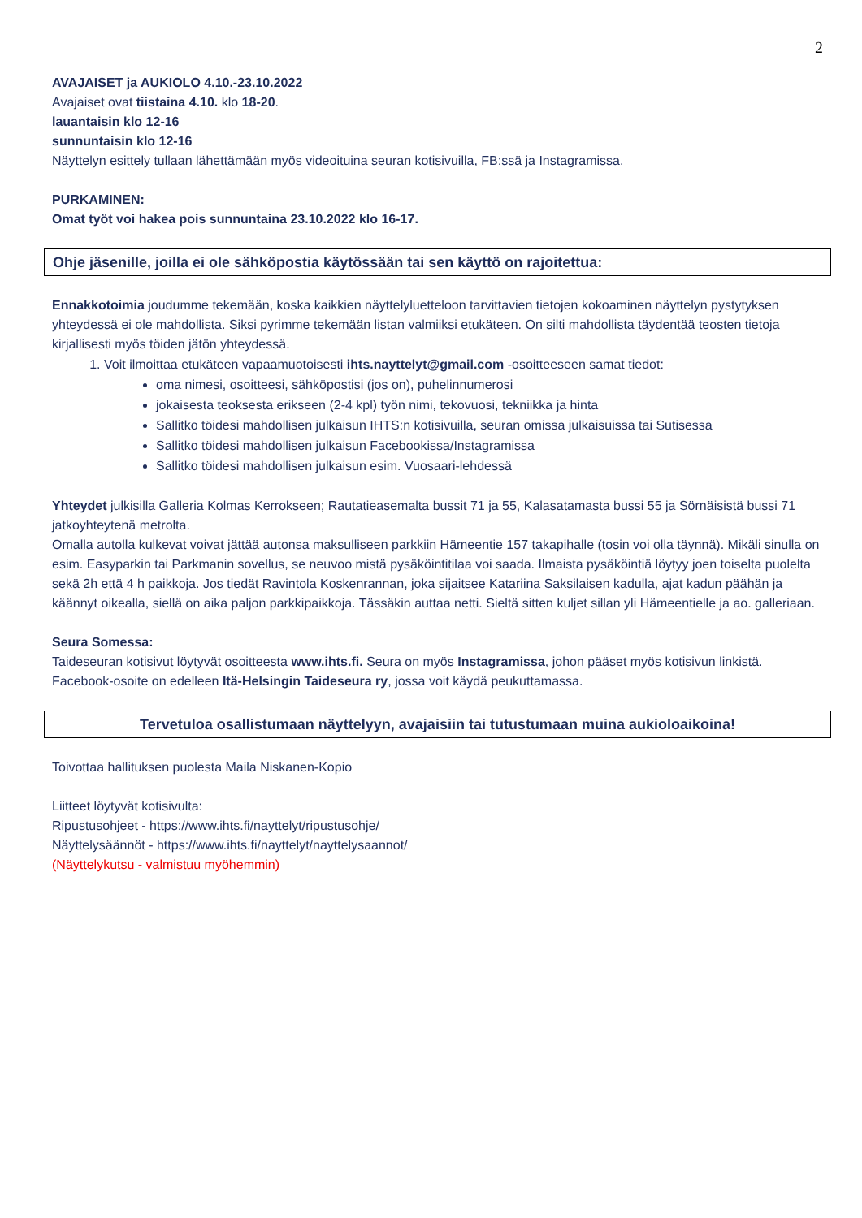2
AVAJAISET ja AUKIOLO 4.10.-23.10.2022
Avajaiset ovat tiistaina 4.10. klo 18-20.
lauantaisin klo 12-16
sunnuntaisin klo 12-16
Näyttelyn esittely tullaan lähettämään myös videoituina seuran kotisivuilla, FB:ssä ja Instagramissa.
PURKAMINEN:
Omat työt voi hakea pois sunnuntaina 23.10.2022 klo 16-17.
Ohje jäsenille, joilla ei ole sähköpostia käytössään tai sen käyttö on rajoitettua:
Ennakkotoimia joudumme tekemään, koska kaikkien näyttelyluetteloon tarvittavien tietojen kokoaminen näyttelyn pystytyksen yhteydessä ei ole mahdollista. Siksi pyrimme tekemään listan valmiiksi etukäteen. On silti mahdollista täydentää teosten tietoja kirjallisesti myös töiden jätön yhteydessä.
1. Voit ilmoittaa etukäteen vapaamuotoisesti ihts.nayttelyt@gmail.com -osoitteeseen samat tiedot:
oma nimesi, osoitteesi, sähköpostisi (jos on), puhelinnumerosi
jokaisesta teoksesta erikseen (2-4 kpl) työn nimi, tekovuosi, tekniikka ja hinta
Sallitko töidesi mahdollisen julkaisun IHTS:n kotisivuilla, seuran omissa julkaisuissa tai Sutisessa
Sallitko töidesi mahdollisen julkaisun Facebookissa/Instagramissa
Sallitko töidesi mahdollisen julkaisun esim. Vuosaari-lehdessä
Yhteydet julkisilla Galleria Kolmas Kerrokseen; Rautatieasemalta bussit 71 ja 55, Kalasatamasta bussi 55 ja Sörnäisistä bussi 71 jatkoyhteytenä metrolta.
Omalla autolla kulkevat voivat jättää autonsa maksulliseen parkkiin Hämeentie 157 takapihalle (tosin voi olla täynnä). Mikäli sinulla on esim. Easyparkin tai Parkmanin sovellus, se neuvoo mistä pysäköintitilaa voi saada. Ilmaista pysäköintiä löytyy joen toiselta puolelta sekä 2h että 4 h paikkoja. Jos tiedät Ravintola Koskenrannan, joka sijaitsee Katariina Saksilaisen kadulla, ajat kadun päähän ja käännyt oikealla, siellä on aika paljon parkkipaikkoja. Tässäkin auttaa netti. Sieltä sitten kuljet sillan yli Hämeentielle ja ao. galleriaan.
Seura Somessa:
Taideseuran kotisivut löytyvät osoitteesta www.ihts.fi. Seura on myös Instagramissa, johon pääset myös kotisivun linkistä. Facebook-osoite on edelleen Itä-Helsingin Taideseura ry, jossa voit käydä peukuttamassa.
Tervetuloa osallistumaan näyttelyyn, avajaisiin tai tutustumaan muina aukioloaikoina!
Toivottaa hallituksen puolesta Maila Niskanen-Kopio
Liitteet löytyvät kotisivulta:
Ripustusohjeet - https://www.ihts.fi/nayttelyt/ripustusohje/
Näyttelysäännöt - https://www.ihts.fi/nayttelyt/nayttelysaannot/
(Näyttelykutsu - valmistuu myöhemmin)